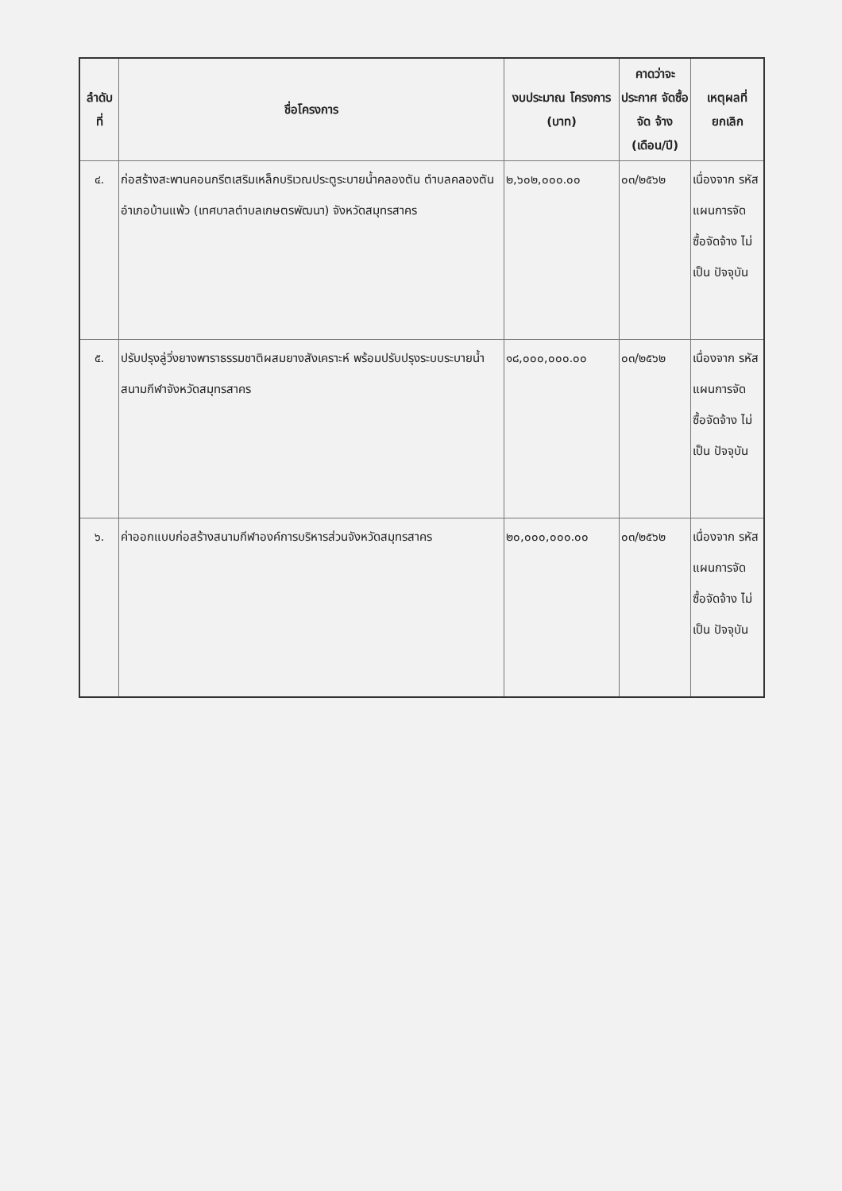| ลำดับ ที่ | ชื่อโครงการ | งบประมาณ โครงการ (บาท) | คาดว่าจะ ประกาศ จัดซื้อจัด จ้าง (เดือน/ปี) | เหตุผลที่ ยกเลิก |
| --- | --- | --- | --- | --- |
| ๔. | ก่อสร้างสะพานคอนกรีตเสริมเหล็กบริเวณประตูระบายน้ำคลองตัน ตำบลคลองตัน อำเภอบ้านแพ้ว (เทศบาลตำบลเกษตรพัฒนา) จังหวัดสมุทรสาคร | ๒,๖๐๒,๐๐๐.๐๐ | ๐๓/๒๕๖๒ | เนื่องจาก รหัส แผนการจัด ซื้อจัดจ้าง ไม่เป็น ปัจจุบัน |
| ๕. | ปรับปรุงลู่วิ่งยางพาราธรรมชาติผสมยางสังเคราะห์ พร้อมปรับปรุงระบบระบายน้ำ สนามกีฬาจังหวัดสมุทรสาคร | ๑๘,๐๐๐,๐๐๐.๐๐ | ๐๓/๒๕๖๒ | เนื่องจาก รหัส แผนการจัด ซื้อจัดจ้าง ไม่เป็น ปัจจุบัน |
| ๖. | ค่าออกแบบก่อสร้างสนามกีฬาองค์การบริหารส่วนจังหวัดสมุทรสาคร | ๒๐,๐๐๐,๐๐๐.๐๐ | ๐๓/๒๕๖๒ | เนื่องจาก รหัส แผนการจัด ซื้อจัดจ้าง ไม่เป็น ปัจจุบัน |